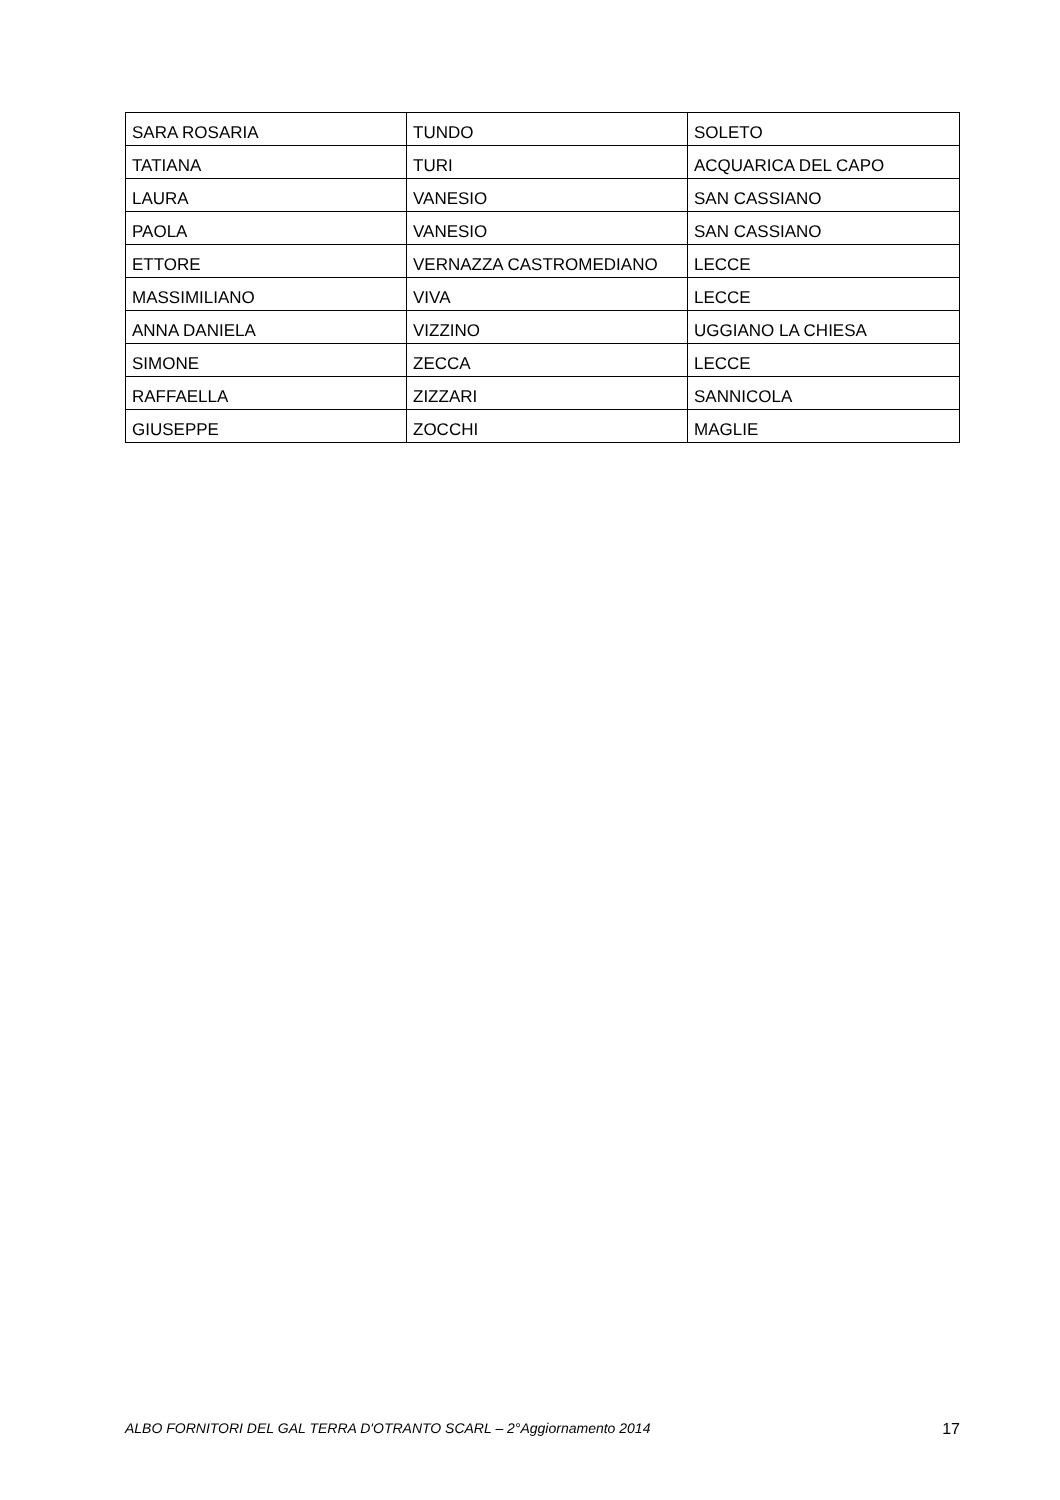| SARA ROSARIA | TUNDO | SOLETO |
| TATIANA | TURI | ACQUARICA DEL CAPO |
| LAURA | VANESIO | SAN CASSIANO |
| PAOLA | VANESIO | SAN CASSIANO |
| ETTORE | VERNAZZA CASTROMEDIANO | LECCE |
| MASSIMILIANO | VIVA | LECCE |
| ANNA DANIELA | VIZZINO | UGGIANO LA CHIESA |
| SIMONE | ZECCA | LECCE |
| RAFFAELLA | ZIZZARI | SANNICOLA |
| GIUSEPPE | ZOCCHI | MAGLIE |
ALBO FORNITORI DEL GAL TERRA D'OTRANTO SCARL – 2°Aggiornamento 2014 17